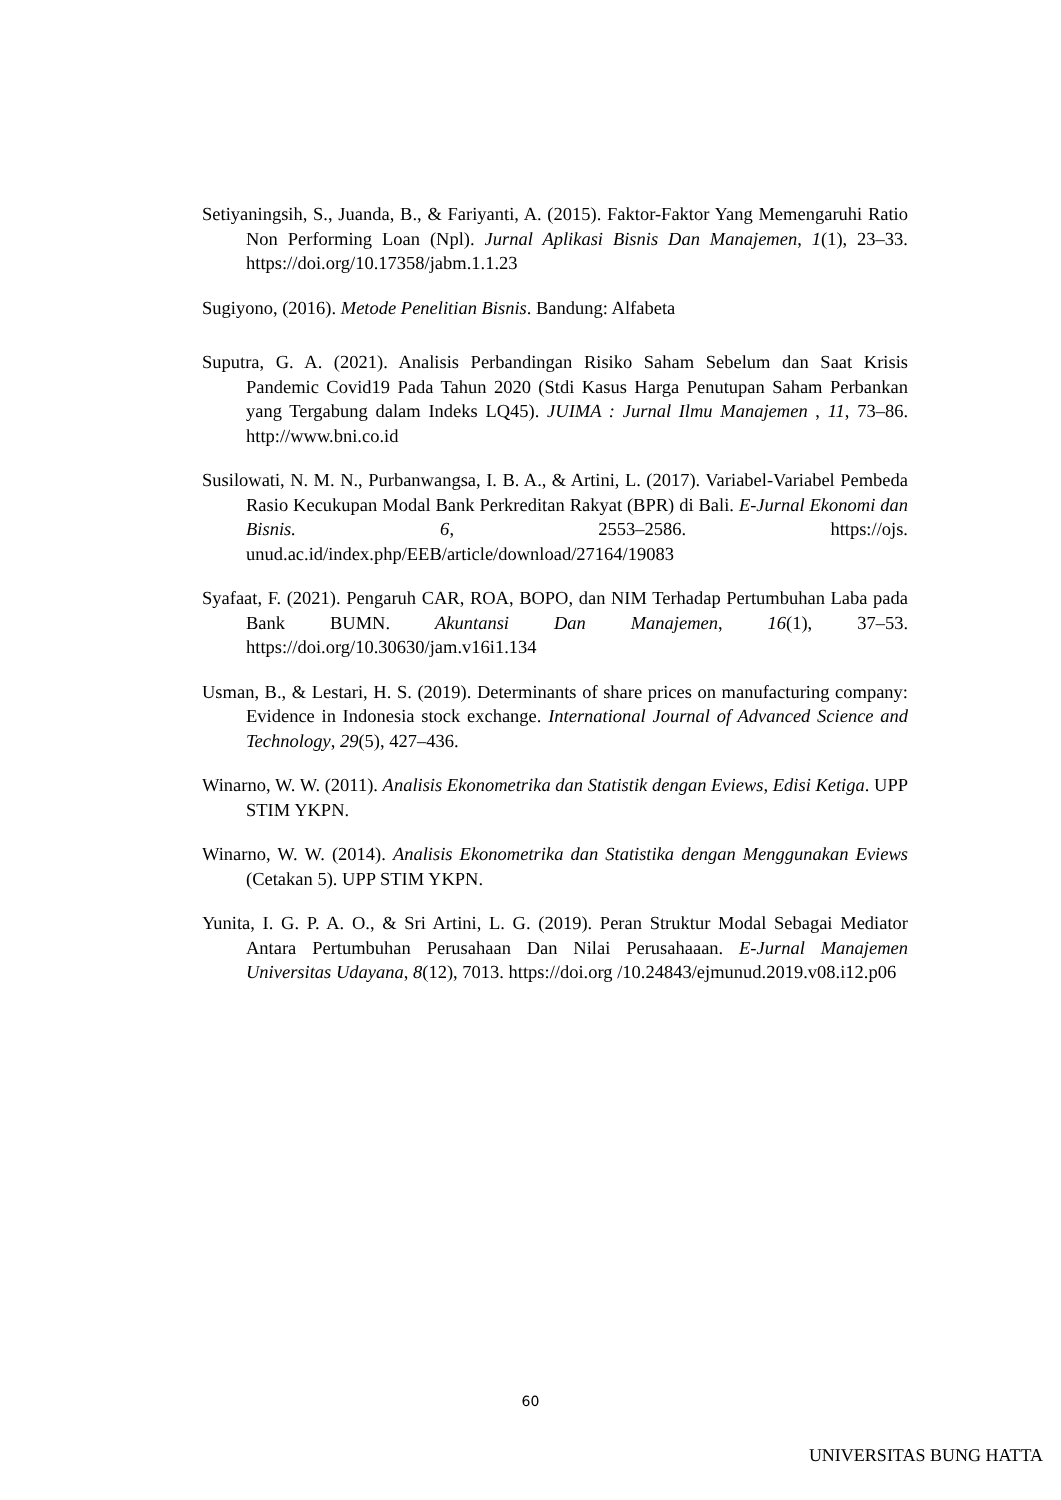Setiyaningsih, S., Juanda, B., & Fariyanti, A. (2015). Faktor-Faktor Yang Memengaruhi Ratio Non Performing Loan (Npl). Jurnal Aplikasi Bisnis Dan Manajemen, 1(1), 23–33. https://doi.org/10.17358/jabm.1.1.23
Sugiyono, (2016). Metode Penelitian Bisnis. Bandung: Alfabeta
Suputra, G. A. (2021). Analisis Perbandingan Risiko Saham Sebelum dan Saat Krisis Pandemic Covid19 Pada Tahun 2020 (Stdi Kasus Harga Penutupan Saham Perbankan yang Tergabung dalam Indeks LQ45). JUIMA : Jurnal Ilmu Manajemen , 11, 73–86. http://www.bni.co.id
Susilowati, N. M. N., Purbanwangsa, I. B. A., & Artini, L. (2017). Variabel-Variabel Pembeda Rasio Kecukupan Modal Bank Perkreditan Rakyat (BPR) di Bali. E-Jurnal Ekonomi dan Bisnis. 6, 2553–2586. https://ojs. unud.ac.id/index.php/EEB/article/download/27164/19083
Syafaat, F. (2021). Pengaruh CAR, ROA, BOPO, dan NIM Terhadap Pertumbuhan Laba pada Bank BUMN. Akuntansi Dan Manajemen, 16(1), 37–53. https://doi.org/10.30630/jam.v16i1.134
Usman, B., & Lestari, H. S. (2019). Determinants of share prices on manufacturing company: Evidence in Indonesia stock exchange. International Journal of Advanced Science and Technology, 29(5), 427–436.
Winarno, W. W. (2011). Analisis Ekonometrika dan Statistik dengan Eviews, Edisi Ketiga. UPP STIM YKPN.
Winarno, W. W. (2014). Analisis Ekonometrika dan Statistika dengan Menggunakan Eviews (Cetakan 5). UPP STIM YKPN.
Yunita, I. G. P. A. O., & Sri Artini, L. G. (2019). Peran Struktur Modal Sebagai Mediator Antara Pertumbuhan Perusahaan Dan Nilai Perusahaaan. E-Jurnal Manajemen Universitas Udayana, 8(12), 7013. https://doi.org /10.24843/ejmunud.2019.v08.i12.p06
60
UNIVERSITAS BUNG HATTA